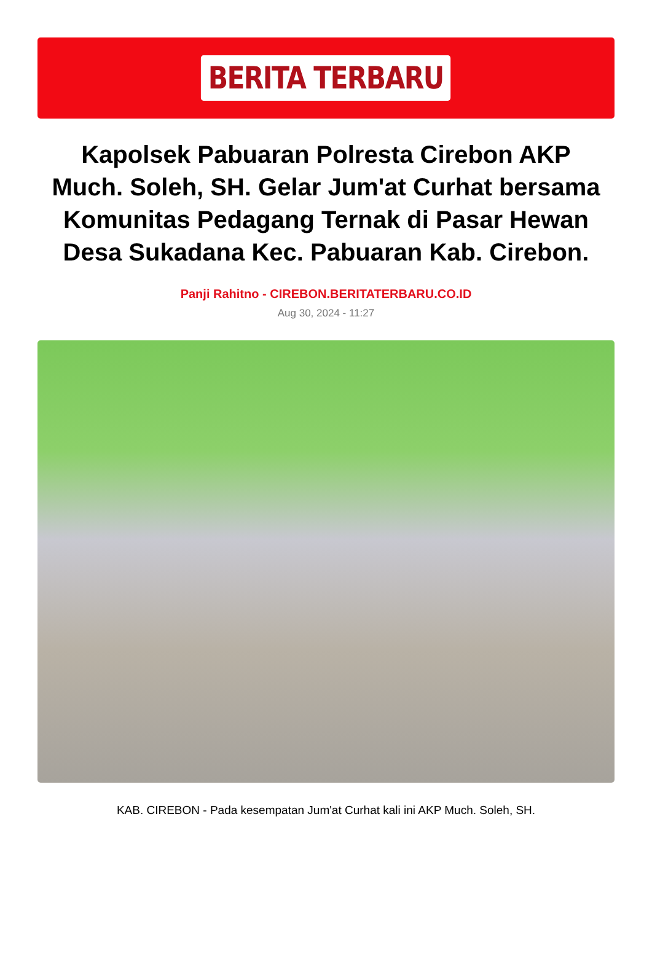BERITA TERBARU
Kapolsek Pabuaran Polresta Cirebon AKP Much. Soleh, SH. Gelar Jum'at Curhat bersama Komunitas Pedagang Ternak di Pasar Hewan Desa Sukadana Kec. Pabuaran Kab. Cirebon.
Panji Rahitno - CIREBON.BERITATERBARU.CO.ID
Aug 30, 2024 - 11:27
KAB. CIREBON - Pada kesempatan Jum'at Curhat kali ini AKP Much. Soleh, SH.